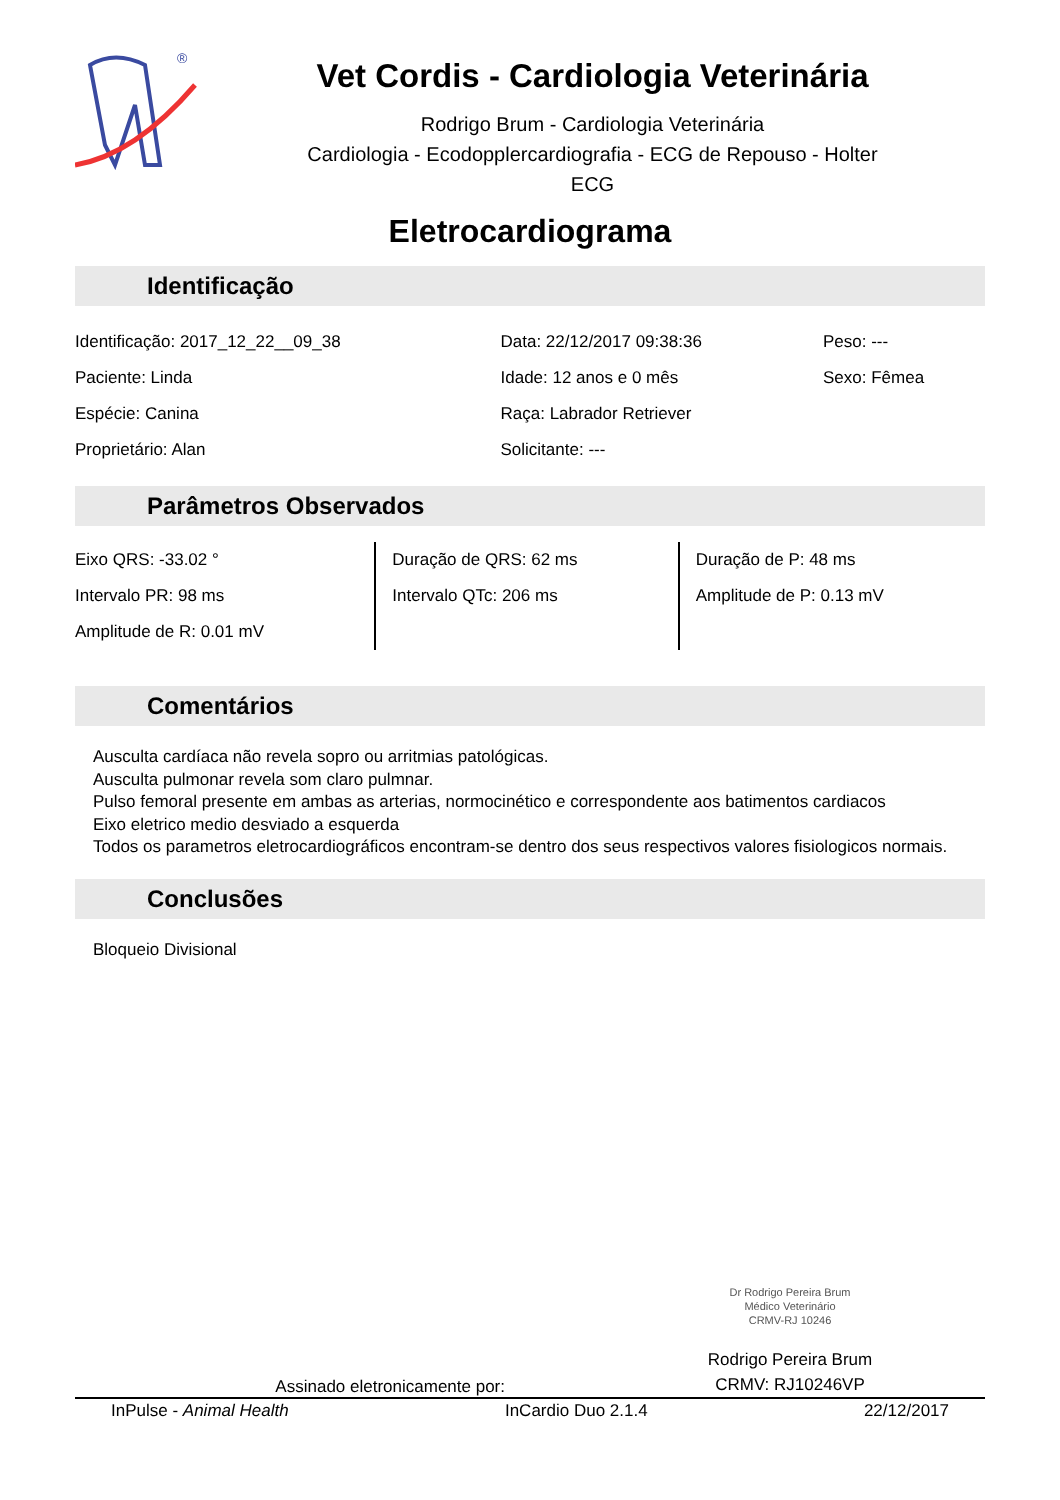®
Vet Cordis - Cardiologia Veterinária
Rodrigo Brum - Cardiologia Veterinária
Cardiologia - Ecodopplercardiografia - ECG de Repouso - Holter
ECG
Eletrocardiograma
Identificação
| Identificação: 2017_12_22__09_38 | Data: 22/12/2017 09:38:36 | Peso: --- |
| Paciente: Linda | Idade: 12 anos e 0 mês | Sexo: Fêmea |
| Espécie: Canina | Raça: Labrador Retriever | |
| Proprietário: Alan | Solicitante: --- | |
Parâmetros Observados
| Eixo QRS: -33.02 ° | Duração de QRS: 62 ms | Duração de P: 48 ms |
| Intervalo PR: 98 ms | Intervalo QTc: 206 ms | Amplitude de P: 0.13 mV |
| Amplitude de R: 0.01 mV | | |
Comentários
Ausculta cardíaca não revela sopro ou arritmias patológicas.
Ausculta pulmonar revela som claro pulmnar.
Pulso femoral presente em ambas as arterias, normocinético e correspondente aos batimentos cardiacos
Eixo eletrico medio desviado a esquerda
Todos os parametros eletrocardiográficos encontram-se dentro dos seus respectivos valores fisiologicos normais.
Conclusões
Bloqueio Divisional
Dr Rodrigo Pereira Brum
Médico Veterinário
CRMV-RJ 10246
Assinado eletronicamente por:
Rodrigo Pereira Brum
CRMV: RJ10246VP
InPulse - Animal Health InCardio Duo 2.1.4 22/12/2017